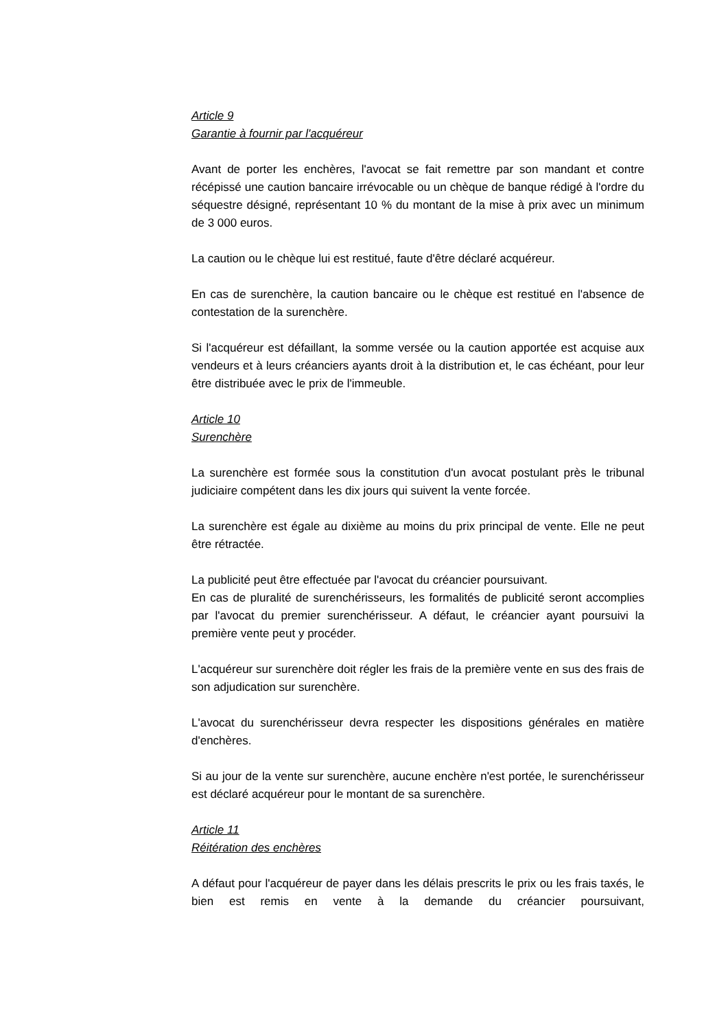Article 9
Garantie à fournir par l'acquéreur
Avant de porter les enchères, l'avocat se fait remettre par son mandant et contre récépissé une caution bancaire irrévocable ou un chèque de banque rédigé à l'ordre du séquestre désigné, représentant 10 % du montant de la mise à prix avec un minimum de 3 000 euros.
La caution ou le chèque lui est restitué, faute d'être déclaré acquéreur.
En cas de surenchère, la caution bancaire ou le chèque est restitué en l'absence de contestation de la surenchère.
Si l'acquéreur est défaillant, la somme versée ou la caution apportée est acquise aux vendeurs et à leurs créanciers ayants droit à la distribution et, le cas échéant, pour leur être distribuée avec le prix de l'immeuble.
Article 10
Surenchère
La surenchère est formée sous la constitution d'un avocat postulant près le tribunal judiciaire compétent dans les dix jours qui suivent la vente forcée.
La surenchère est égale au dixième au moins du prix principal de vente. Elle ne peut être rétractée.
La publicité peut être effectuée par l'avocat du créancier poursuivant.
En cas de pluralité de surenchérisseurs, les formalités de publicité seront accomplies par l'avocat du premier surenchérisseur. A défaut, le créancier ayant poursuivi la première vente peut y procéder.
L'acquéreur sur surenchère doit régler les frais de la première vente en sus des frais de son adjudication sur surenchère.
L'avocat du surenchérisseur devra respecter les dispositions générales en matière d'enchères.
Si au jour de la vente sur surenchère, aucune enchère n'est portée, le surenchérisseur est déclaré acquéreur pour le montant de sa surenchère.
Article 11
Réitération des enchères
A défaut pour l'acquéreur de payer dans les délais prescrits le prix ou les frais taxés, le bien est remis en vente à la demande du créancier poursuivant,